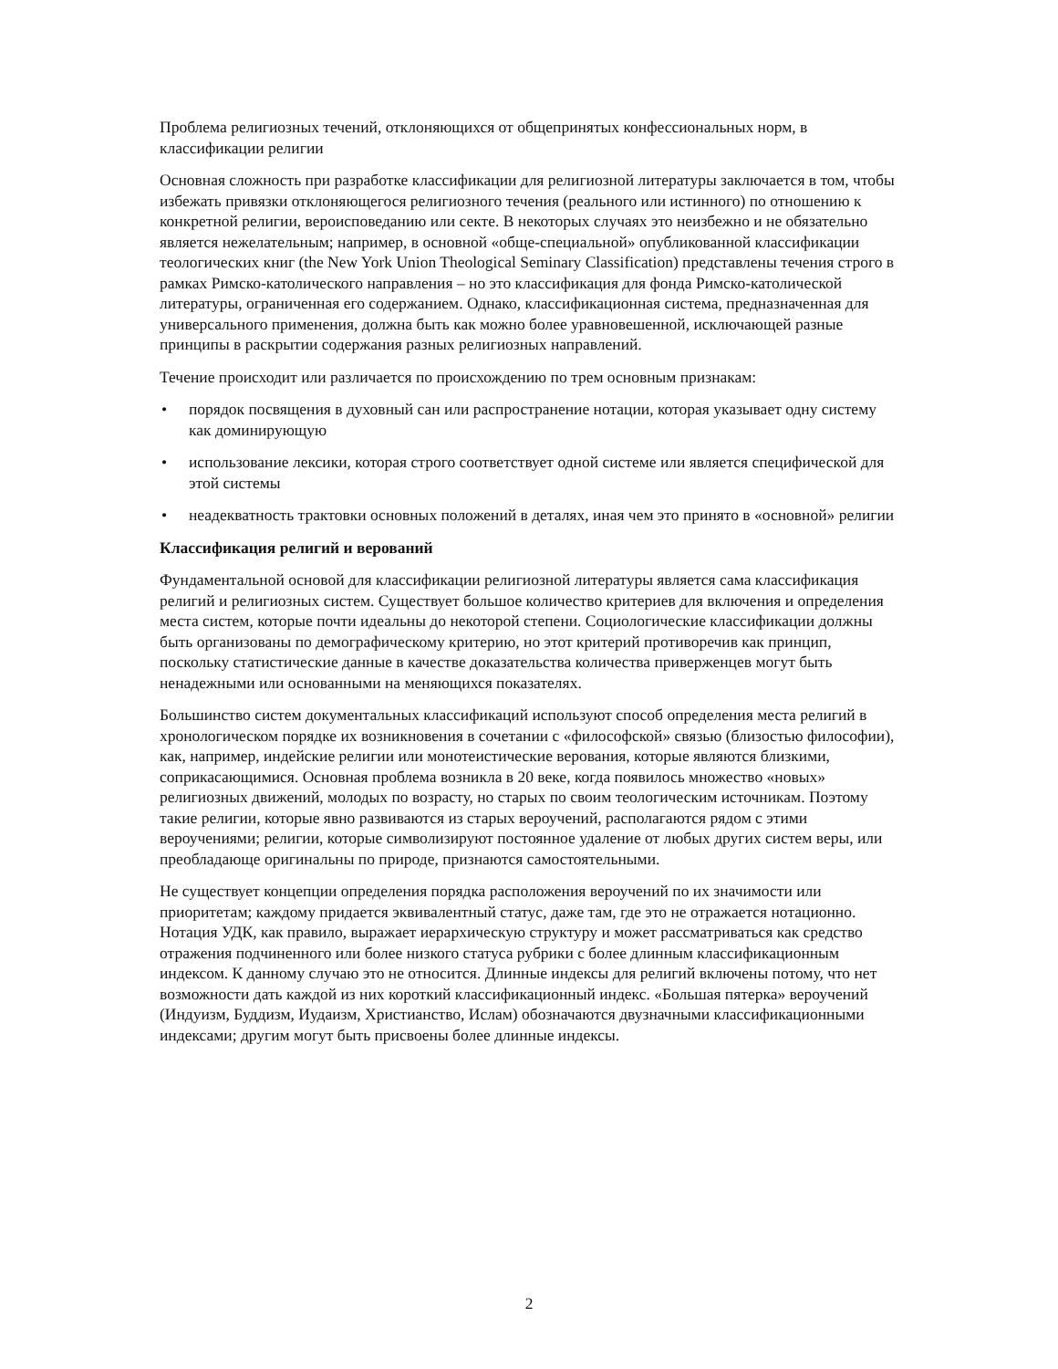Проблема религиозных течений, отклоняющихся от общепринятых конфессиональных норм, в классификации религии
Основная сложность при разработке классификации для религиозной литературы заключается в том, чтобы избежать привязки отклоняющегося религиозного течения (реального или истинного) по отношению к конкретной религии, вероисповеданию или секте. В некоторых случаях это неизбежно и не обязательно является нежелательным; например, в основной «обще-специальной» опубликованной классификации теологических книг (the New York Union Theological Seminary Classification) представлены течения строго в рамках Римско-католического направления – но это классификация для фонда Римско-католической литературы, ограниченная его содержанием. Однако, классификационная система, предназначенная для универсального применения, должна быть как можно более уравновешенной, исключающей разные принципы в раскрытии содержания разных религиозных направлений.
Течение происходит или различается по происхождению по трем основным признакам:
• порядок посвящения в духовный сан или распространение нотации, которая указывает одну систему как доминирующую
• использование лексики, которая строго соответствует одной системе или является специфической для этой системы
• неадекватность трактовки основных положений в деталях, иная чем это принято в «основной» религии
Классификация религий и верований
Фундаментальной основой для классификации религиозной литературы является сама классификация религий и религиозных систем. Существует большое количество критериев для включения и определения места систем, которые почти идеальны до некоторой степени. Социологические классификации должны быть организованы по демографическому критерию, но этот критерий противоречив как принцип, поскольку статистические данные в качестве доказательства количества приверженцев могут быть ненадежными или основанными на меняющихся показателях.
Большинство систем документальных классификаций используют способ определения места религий в хронологическом порядке их возникновения в сочетании с «философской» связью (близостью философии), как, например, индейские религии или монотеистические верования, которые являются близкими, соприкасающимися. Основная проблема возникла в 20 веке, когда появилось множество «новых» религиозных движений, молодых по возрасту, но старых по своим теологическим источникам. Поэтому такие религии, которые явно развиваются из старых вероучений, располагаются рядом с этими вероучениями; религии, которые символизируют постоянное удаление от любых других систем веры, или преобладающе оригинальны по природе, признаются самостоятельными.
Не существует концепции определения порядка расположения вероучений по их значимости или приоритетам; каждому придается эквивалентный статус, даже там, где это не отражается нотационно. Нотация УДК, как правило, выражает иерархическую структуру и может рассматриваться как средство отражения подчиненного или более низкого статуса рубрики с более длинным классификационным индексом. К данному случаю это не относится. Длинные индексы для религий включены потому, что нет возможности дать каждой из них короткий классификационный индекс. «Большая пятерка» вероучений (Индуизм, Буддизм, Иудаизм, Христианство, Ислам) обозначаются двузначными классификационными индексами; другим могут быть присвоены более длинные индексы.
2